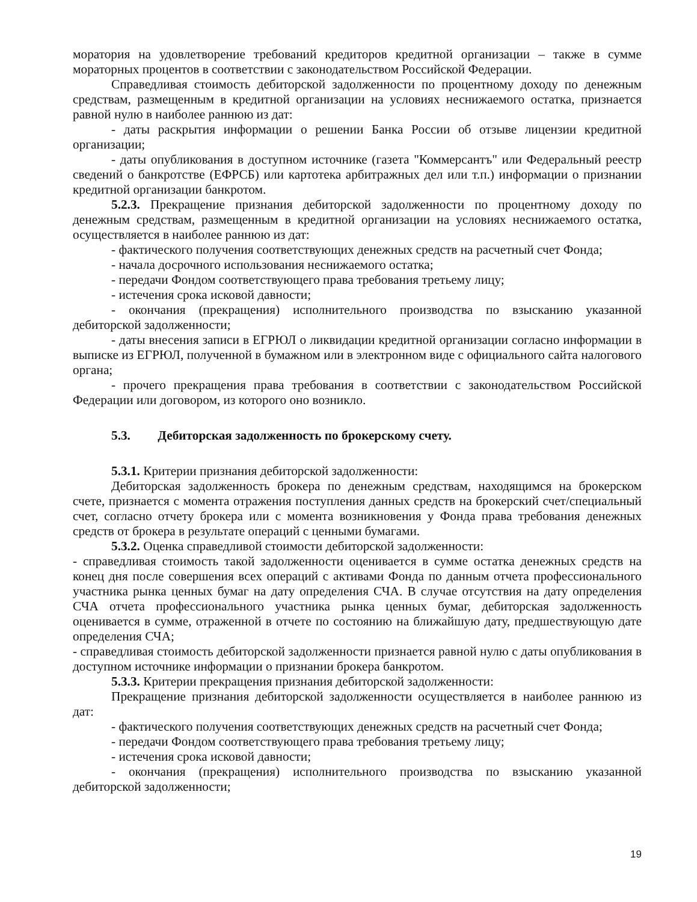моратория на удовлетворение требований кредиторов кредитной организации – также в сумме мораторных процентов в соответствии с законодательством Российской Федерации.
Справедливая стоимость дебиторской задолженности по процентному доходу по денежным средствам, размещенным в кредитной организации на условиях неснижаемого остатка, признается равной нулю в наиболее раннюю из дат:
- даты раскрытия информации о решении Банка России об отзыве лицензии кредитной организации;
- даты опубликования в доступном источнике (газета "Коммерсантъ" или Федеральный реестр сведений о банкротстве (ЕФРСБ) или картотека арбитражных дел или т.п.) информации о признании кредитной организации банкротом.
5.2.3. Прекращение признания дебиторской задолженности по процентному доходу по денежным средствам, размещенным в кредитной организации на условиях неснижаемого остатка, осуществляется в наиболее раннюю из дат:
- фактического получения соответствующих денежных средств на расчетный счет Фонда;
- начала досрочного использования неснижаемого остатка;
- передачи Фондом соответствующего права требования третьему лицу;
- истечения срока исковой давности;
- окончания (прекращения) исполнительного производства по взысканию указанной дебиторской задолженности;
- даты внесения записи в ЕГРЮЛ о ликвидации кредитной организации согласно информации в выписке из ЕГРЮЛ, полученной в бумажном или в электронном виде с официального сайта налогового органа;
- прочего прекращения права требования в соответствии с законодательством Российской Федерации или договором, из которого оно возникло.
5.3. Дебиторская задолженность по брокерскому счету.
5.3.1. Критерии признания дебиторской задолженности:
Дебиторская задолженность брокера по денежным средствам, находящимся на брокерском счете, признается с момента отражения поступления данных средств на брокерский счет/специальный счет, согласно отчету брокера или с момента возникновения у Фонда права требования денежных средств от брокера в результате операций с ценными бумагами.
5.3.2. Оценка справедливой стоимости дебиторской задолженности:
- справедливая стоимость такой задолженности оценивается в сумме остатка денежных средств на конец дня после совершения всех операций с активами Фонда по данным отчета профессионального участника рынка ценных бумаг на дату определения СЧА. В случае отсутствия на дату определения СЧА отчета профессионального участника рынка ценных бумаг, дебиторская задолженность оценивается в сумме, отраженной в отчете по состоянию на ближайшую дату, предшествующую дате определения СЧА;
- справедливая стоимость дебиторской задолженности признается равной нулю с даты опубликования в доступном источнике информации о признании брокера банкротом.
5.3.3. Критерии прекращения признания дебиторской задолженности:
Прекращение признания дебиторской задолженности осуществляется в наиболее раннюю из дат:
- фактического получения соответствующих денежных средств на расчетный счет Фонда;
- передачи Фондом соответствующего права требования третьему лицу;
- истечения срока исковой давности;
- окончания (прекращения) исполнительного производства по взысканию указанной дебиторской задолженности;
19